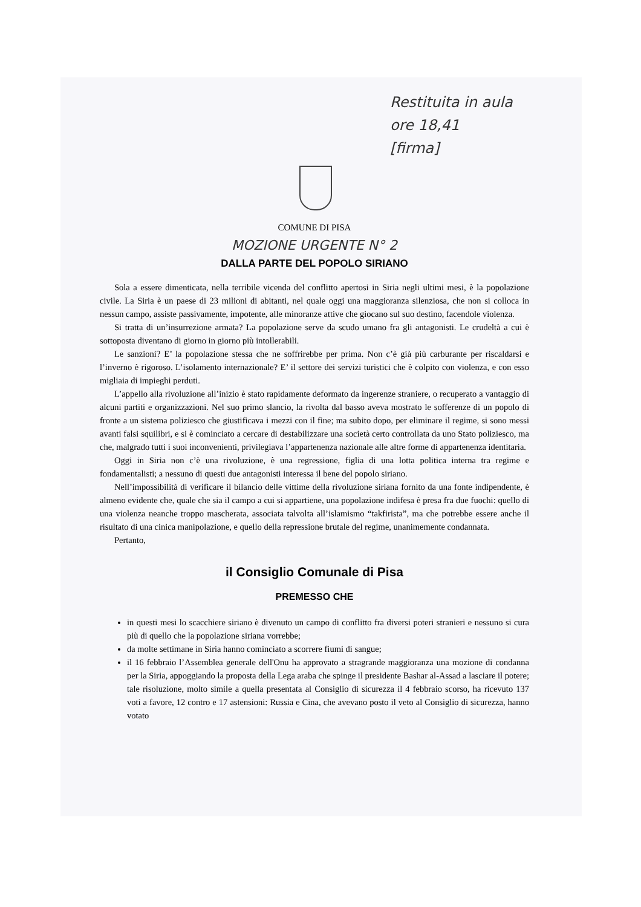Restituita in aula
ore 18,41
[firma]
COMUNE DI PISA
MOZIONE URGENTE N° 2
DALLA PARTE DEL POPOLO SIRIANO
Sola a essere dimenticata, nella terribile vicenda del conflitto apertosi in Siria negli ultimi mesi, è la popolazione civile. La Siria è un paese di 23 milioni di abitanti, nel quale oggi una maggioranza silenziosa, che non si colloca in nessun campo, assiste passivamente, impotente, alle minoranze attive che giocano sul suo destino, facendole violenza.
Si tratta di un’insurrezione armata? La popolazione serve da scudo umano fra gli antagonisti. Le crudeltà a cui è sottoposta diventano di giorno in giorno più intollerabili.
Le sanzioni? E’ la popolazione stessa che ne soffrirebbe per prima. Non c’è già più carburante per riscaldarsi e l’inverno è rigoroso. L’isolamento internazionale? E’ il settore dei servizi turistici che è colpito con violenza, e con esso migliaia di impieghi perduti.
L’appello alla rivoluzione all’inizio è stato rapidamente deformato da ingerenze straniere, o recuperato a vantaggio di alcuni partiti e organizzazioni. Nel suo primo slancio, la rivolta dal basso aveva mostrato le sofferenze di un popolo di fronte a un sistema poliziesco che giustificava i mezzi con il fine; ma subito dopo, per eliminare il regime, si sono messi avanti falsi squilibri, e si è cominciato a cercare di destabilizzare una società certo controllata da uno Stato poliziesco, ma che, malgrado tutti i suoi inconvenienti, privilegiava l’appartenenza nazionale alle altre forme di appartenenza identitaria.
Oggi in Siria non c’è una rivoluzione, è una regressione, figlia di una lotta politica interna tra regime e fondamentalisti; a nessuno di questi due antagonisti interessa il bene del popolo siriano.
Nell’impossibilità di verificare il bilancio delle vittime della rivoluzione siriana fornito da una fonte indipendente, è almeno evidente che, quale che sia il campo a cui si appartiene, una popolazione indifesa è presa fra due fuochi: quello di una violenza neanche troppo mascherata, associata talvolta all’islamismo “takfirista”, ma che potrebbe essere anche il risultato di una cinica manipolazione, e quello della repressione brutale del regime, unanimemente condannata.
Pertanto,
il Consiglio Comunale di Pisa
PREMESSO CHE
in questi mesi lo scacchiere siriano è divenuto un campo di conflitto fra diversi poteri stranieri e nessuno si cura più di quello che la popolazione siriana vorrebbe;
da molte settimane in Siria hanno cominciato a scorrere fiumi di sangue;
il 16 febbraio l’Assemblea generale dell'Onu ha approvato a stragrande maggioranza una mozione di condanna per la Siria, appoggiando la proposta della Lega araba che spinge il presidente Bashar al-Assad a lasciare il potere; tale risoluzione, molto simile a quella presentata al Consiglio di sicurezza il 4 febbraio scorso, ha ricevuto 137 voti a favore, 12 contro e 17 astensioni: Russia e Cina, che avevano posto il veto al Consiglio di sicurezza, hanno votato